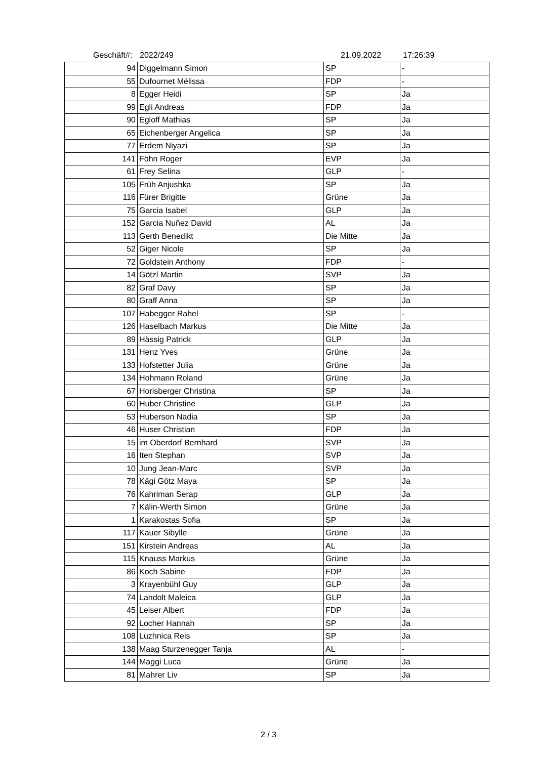Geschäft#: 2022/249 21.09.2022 17:26:39
| 94 | Diggelmann Simon | SP | - |
| 55 | Dufournet Mélissa | FDP | - |
| 8 | Egger Heidi | SP | Ja |
| 99 | Egli Andreas | FDP | Ja |
| 90 | Egloff Mathias | SP | Ja |
| 65 | Eichenberger Angelica | SP | Ja |
| 77 | Erdem Niyazi | SP | Ja |
| 141 | Föhn Roger | EVP | Ja |
| 61 | Frey Selina | GLP | - |
| 105 | Früh Anjushka | SP | Ja |
| 116 | Fürer Brigitte | Grüne | Ja |
| 75 | Garcia Isabel | GLP | Ja |
| 152 | Garcia Nuñez David | AL | Ja |
| 113 | Gerth Benedikt | Die Mitte | Ja |
| 52 | Giger Nicole | SP | Ja |
| 72 | Goldstein Anthony | FDP | - |
| 14 | Götzl Martin | SVP | Ja |
| 82 | Graf Davy | SP | Ja |
| 80 | Graff Anna | SP | Ja |
| 107 | Habegger Rahel | SP | - |
| 126 | Haselbach Markus | Die Mitte | Ja |
| 89 | Hässig Patrick | GLP | Ja |
| 131 | Henz Yves | Grüne | Ja |
| 133 | Hofstetter Julia | Grüne | Ja |
| 134 | Hohmann Roland | Grüne | Ja |
| 67 | Horisberger Christina | SP | Ja |
| 60 | Huber Christine | GLP | Ja |
| 53 | Huberson Nadia | SP | Ja |
| 46 | Huser Christian | FDP | Ja |
| 15 | im Oberdorf Bernhard | SVP | Ja |
| 16 | Iten Stephan | SVP | Ja |
| 10 | Jung Jean-Marc | SVP | Ja |
| 78 | Kägi Götz Maya | SP | Ja |
| 76 | Kahriman Serap | GLP | Ja |
| 7 | Kälin-Werth Simon | Grüne | Ja |
| 1 | Karakostas Sofia | SP | Ja |
| 117 | Kauer Sibylle | Grüne | Ja |
| 151 | Kirstein Andreas | AL | Ja |
| 115 | Knauss Markus | Grüne | Ja |
| 86 | Koch Sabine | FDP | Ja |
| 3 | Krayenbühl Guy | GLP | Ja |
| 74 | Landolt Maleica | GLP | Ja |
| 45 | Leiser Albert | FDP | Ja |
| 92 | Locher Hannah | SP | Ja |
| 108 | Luzhnica Reis | SP | Ja |
| 138 | Maag Sturzenegger Tanja | AL | - |
| 144 | Maggi Luca | Grüne | Ja |
| 81 | Mahrer Liv | SP | Ja |
2 / 3